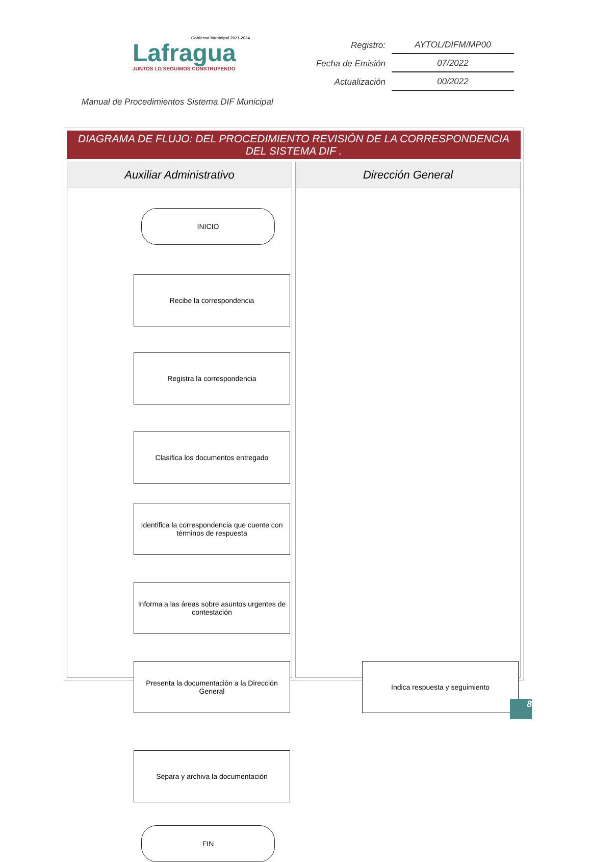Gobierno Municipal 2021-2024
Lafragua
JUNTOS LO SEGUIMOS CONSTRUYENDO
| Registro: | AYTOL/DIFM/MP00 |
| Fecha de Emisión | 07/2022 |
| Actualización | 00/2022 |
Manual de Procedimientos Sistema DIF Municipal
DIAGRAMA DE FLUJO: DEL PROCEDIMIENTO REVISIÓN DE LA CORRESPONDENCIA DEL SISTEMA DIF .
Auxiliar Administrativo
INICIO
Recibe la correspondencia
Registra la correspondencia
Clasifica los documentos entregado
Identifica la correspondencia que cuente con términos de respuesta
Informa a las áreas sobre asuntos urgentes de contestación
Presenta la documentación a la Dirección General
Separa y archiva la documentación
FIN
Dirección General
Indica respuesta y seguimiento
8